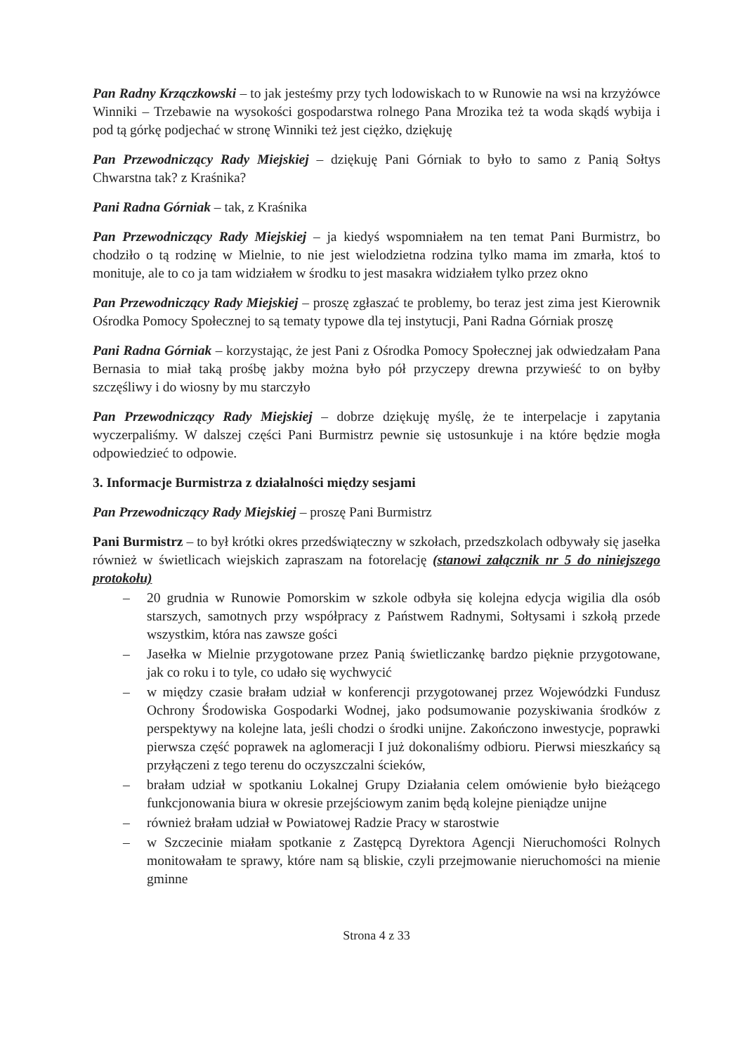Pan Radny Krzączkowski – to jak jesteśmy przy tych lodowiskach to w Runowie na wsi na krzyżówce Winniki – Trzebawie na wysokości gospodarstwa rolnego Pana Mrozika też ta woda skądś wybija i pod tą górkę podjechać w stronę Winniki też jest ciężko, dziękuję
Pan Przewodniczący Rady Miejskiej – dziękuję Pani Górniak to było to samo z Panią Sołtys Chwarstna tak? z Kraśnika?
Pani Radna Górniak – tak, z Kraśnika
Pan Przewodniczący Rady Miejskiej – ja kiedyś wspomniałem na ten temat Pani Burmistrz, bo chodziło o tą rodzinę w Mielnie, to nie jest wielodzietna rodzina tylko mama im zmarła, ktoś to monituje, ale to co ja tam widziałem w środku to jest masakra widziałem tylko przez okno
Pan Przewodniczący Rady Miejskiej – proszę zgłaszać te problemy, bo teraz jest zima jest Kierownik Ośrodka Pomocy Społecznej to są tematy typowe dla tej instytucji, Pani Radna Górniak proszę
Pani Radna Górniak – korzystając, że jest Pani z Ośrodka Pomocy Społecznej jak odwiedzałam Pana Bernasia to miał taką prośbę jakby można było pół przyczepy drewna przywieść to on byłby szczęśliwy i do wiosny by mu starczyło
Pan Przewodniczący Rady Miejskiej – dobrze dziękuję myślę, że te interpelacje i zapytania wyczerpaliśmy. W dalszej części Pani Burmistrz pewnie się ustosunkuje i na które będzie mogła odpowiedzieć to odpowie.
3. Informacje Burmistrza z działalności między sesjami
Pan Przewodniczący Rady Miejskiej – proszę Pani Burmistrz
Pani Burmistrz – to był krótki okres przedświąteczny w szkołach, przedszkolach odbywały się jasełka również w świetlicach wiejskich zapraszam na fotorelację (stanowi załącznik nr 5 do niniejszego protokołu)
– 20 grudnia w Runowie Pomorskim w szkole odbyła się kolejna edycja wigilia dla osób starszych, samotnych przy współpracy z Państwem Radnymi, Sołtysami i szkołą przede wszystkim, która nas zawsze gości
– Jasełka w Mielnie przygotowane przez Panią świetliczankę bardzo pięknie przygotowane, jak co roku i to tyle, co udało się wychwycić
– w między czasie brałam udział w konferencji przygotowanej przez Wojewódzki Fundusz Ochrony Środowiska Gospodarki Wodnej, jako podsumowanie pozyskiwania środków z perspektywy na kolejne lata, jeśli chodzi o środki unijne. Zakończono inwestycje, poprawki pierwsza część poprawek na aglomeracji I już dokonaliśmy odbioru. Pierwsi mieszkańcy są przyłączeni z tego terenu do oczyszczalni ścieków,
– brałam udział w spotkaniu Lokalnej Grupy Działania celem omówienie było bieżącego funkcjonowania biura w okresie przejściowym zanim będą kolejne pieniądze unijne
– również brałam udział w Powiatowej Radzie Pracy w starostwie
– w Szczecinie miałam spotkanie z Zastępcą Dyrektora Agencji Nieruchomości Rolnych monitowałam te sprawy, które nam są bliskie, czyli przejmowanie nieruchomości na mienie gminne
Strona 4 z 33